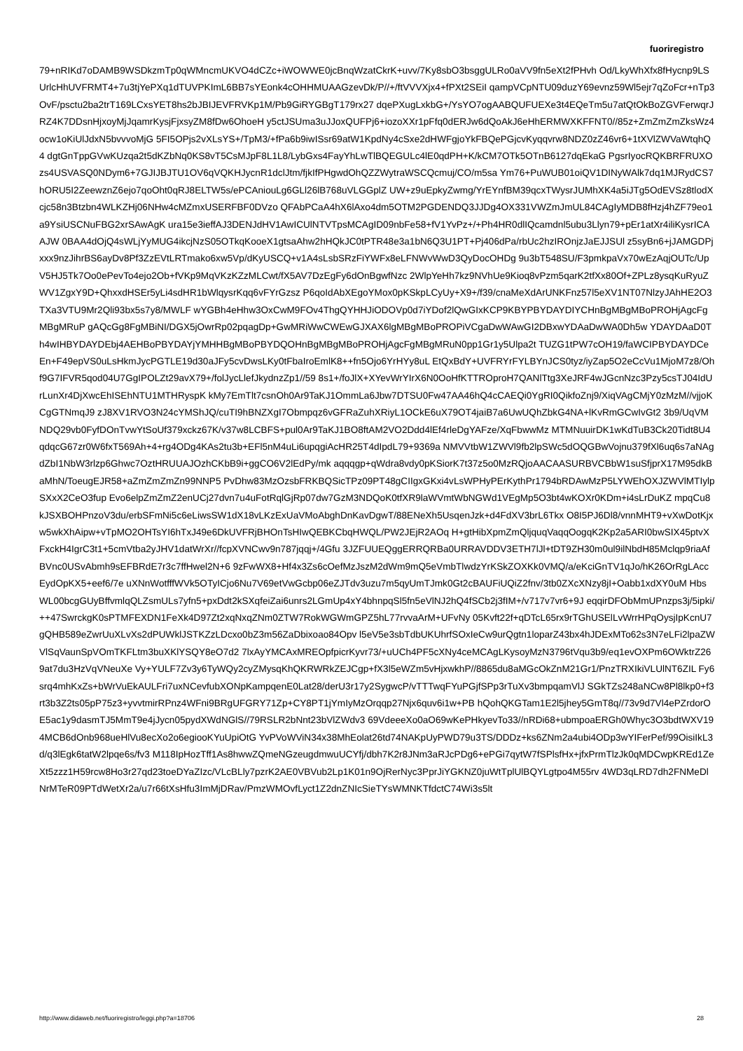fuoriregistro
79+nRIKd7oDAMB9WSDkzmTp0qWMncmUKVO4dCZc+iWOWWE0jcBnqWzatCkrK+uvv/7Ky8sbO3bsggULRo0aVV9fn5eXt2fPHvh Od/LkyWhXfx8fHycnp9LSUrlcHhUVFRMT4+7u3tjYePXq1dTUVPKImL6BB7sYEonk4cOHHMUAAGzevDk/P//+/ftVVVXjx4+fPXt2SEiI qampVCpNTU09duzY69evnz59Wl5ejr7qZoFcr+nTp3OvF/psctu2ba2trT169LCxsYET8hs2bJBIJEVFRVKp1M/Pb9GiRYGBgT179rx27 dqePXugLxkbG+/YsYO7ogAABQUFUEXe3t4EQeTm5u7atQtOkBoZGVFerwqrJRZ4K7DDsnHjxoyMjJqamrKysjFjxsyZM8fDw6OhoeH y5ctJSUma3uJJoxQUFPj6+iozoXXr1pFfq0dERJw6dQoAkJ6eHhERMWXKFFNT0//85z+ZmZmZmZksWz4ocw1oKiUlJdxN5bvvvoMjG 5FI5OPjs2vXLsYS+/TpM3/+fPa6b9iwISsr69atW1KpdNy4cSxe2dHWFgjoYkFBQePGjcvKyqqvrw8NDZ0zZ46vr6+1tXVlZWVaWtqhQ4 dgtGnTppGVwKUzqa2t5dKZbNq0KS8vT5CsMJpF8L1L8/LybGxs4FayYhLwTlBQEGULc4lE0qdPH+K/kCM7OTk5OTnB6127dqEkaG PgsrIyocRQKBRFRUXOzs4USVASQ0NDym6+7GJIJBJTU1OV6qVQKHJycnR1dclJtm/fjkIfPHgwdOhQZZWytraWSCQcmuj/CO/m5sa Ym76+PuWUB01oiQV1DINyWAlk7dq1MJRydCS7hORU5I2ZeewznZ6ejo7qoOht0qRJ8ELTW5s/ePCAniouLg6GLl26lB768uVLGGplZ UW+z9uEpkyZwmg/YrEYnfBM39qcxTWysrJUMhXK4a5iJTg5OdEVSz8tlodXcjc58n3Btzbn4WLKZHj06NHw4cMZmxUSERFBF0DVzo QFAbPCaA4hX6lAxo4dm5OTM2PGDENDQ3JJDg4OX331VWZmJmUL84CAgIyMDB8fHzj4hZF79eo1a9YsiUSCNuFBG2xrSAwAgK ura15e3ieffAJ3DENJdHV1AwICUlNTVTpsMCAgID09nbFe58+fV1YvPz+/+Ph4HR0dlIQcamdnl5ubu3Llyn79+pEr1atXr4iliKysrICAAJW 0BAA4dOjQ4sWLjYyMUG4ikcjNzS05OTkqKooeX1gtsaAhw2hHQkJC0tPTR48e3a1bN6Q3U1PT+Pj406dPa/rbUc2hzIROnjzJaEJJSUl z5syBn6+jJAMGDPjxxx9nzJihrBS6ayDv8Pf3ZzEVtLRTmako6xw5Vp/dKyUSCQ+v1A4sLsbSRzFiYWFx8eLFNWvWwD3QyDocOHDg 9u3bT548SU/F3pmkpaVx70wEzAqjOUTc/UpV5HJ5Tk7Oo0ePevTo4ejo2Ob+fVKp9MqVKzKZzMLCwt/fX5AV7DzEgFy6dOnBgwfNzc 2WlpYeHh7kz9NVhUe9Kioq8vPzm5qarK2tfXx80Of+ZPLz8ysqKuRyuZWV1ZgxY9D+QhxxdHSEr5yLi4sdHR1bWlqysrKqq6vFYrGzsz P6qoIdAbXEgoYMox0pKSkpLCyUy+X9+/f39/cnaMeXdArUNKFnz57l5eXV1NT07NlzyJAhHE2O3TXa3VTU9Mr2Qli93bx5s7y8/MWLF wYGBh4eHhw3OxCwM9FOv4ThgQYHHJiODOVp0d7iYDof2lQwGIxKCP9KBYPBYDAYDIYCHnBgMBgMBoPROHjAgcFgMBgMRuP gAQcGg8FgMBiNI/DGX5jOwrRp02pqagDp+GwMRiWwCWEwGJXAX6lgMBgMBoPROPiVCgaDwWAwGI2DBxwYDAaDwWA0Dh5w YDAYDAaD0Th4wIHBYDAYDEbj4AEHBoPBYDAYjYMHHBgMBoPBYDQOHnBgMBgMBoPROHjAgcFgMBgMRuN0pp1Gr1y5Ulpa2t TUZG1tPW7cOH19/faWCIPBYDAYDCeEn+F49epVS0uLsHkmJycPGTLE19d30aJFy5cvDwsLKy0tFbaIroEmlK8++fn5Ojo6YrHYy8uL EtQxBdY+UVFRYrFYLBYnJCS0tyz/iyZap5O2eCcVu1MjoM7z8/Ohf9G7IFVR5qod04U7GgIPOLZt29avX79+/folJycLlefJkydnzZp1//59 8s1+/foJlX+XYevWrYIrX6N0OoHfKTTROproH7QANlTtg3XeJRF4wJGcnNzc3Pzy5csTJ04IdUrLunXr4DjXwcEhISEhNTU1MTHRyspK kMy7EmTlt7csnOh0Ar9TaKJ1OmmLa6Jbw7DTSU0Fw47AA46hQ4cCAEQi0YgRI0QikfoZnj9/XiqVAgCMjY0zMzM//vjjoKCgGTNmqJ9 zJ8XV1RVO3N24cYMShJQ/cuTI9hBNZXgI7Obmpqz6vGFRaZuhXRiyL1OCkE6uX79OT4jaiB7a6UwUQhZbkG4NA+lKvRmGCwIvGt2 3b9/UqVMNDQ29vb0FyfDOnTvwYtSoUf379xckz67K/v37w8LCBFS+pul0Ar9TaKJ1BO8ftAM2VO2Ddd4lEf4rleDgYAFze/XqFbwwMz MTMNuuirDK1wKdTuB3Ck20Tidt8U4qdqcG67zr0W6fxT569Ah+4+rg4ODg4KAs2tu3b+EFl5nM4uLi6upqgiAcHR25T4dIpdL79+9369a NMVVtbW1ZWVl9fb2lpSWc5dOQGBwVojnu379fXl6uq6s7aNAgdZbI1NbW3rlzp6Ghwc7OztHRUUAJOzhCKbB9i+ggCO6V2lEdPy/mk aqqqgp+qWdra8vdy0pKSiorK7t37z5o0MzRQjoAACAASURBVCBbW1suSfjprX17M95dkBaMhN/ToeugEJR58+aZmZmZmZn99NNP5 PvDhw83MzOzsbFRKBQSicTPz09PT48gCIIgxGKxi4vLsWPHyPErKythPr1794bRDAwMzP5LYWEhOXJZWVlMTIylpSXxX2CeO3fup Evo6elpZmZmZ2enUCj27dvn7u4uFotRqlGjRp07dw7GzM3NDQoK0tfXR9laWVmtWbNGWd1VEgMp5O3bt4wKOXr0KDm+i4sLrDuKZ mpqCu8kJSXBOHPnzoV3du/erbSFmNi5c6eLiwsSW1dX18vLKzExUaVMoAbghDnKavDgwT/88ENeXh5UsqenJzk+d4FdXV3brL6Tkx O8I5PJ6Dl8/vnnMHT9+vXwDotKjxw5wkXhAipw+vTpMO2OHTsYI6hTxJ49e6DkUVFRjBHOnTsHIwQEBKCbqHWQL/PW2JEjR2AOq H+gtHibXpmZmQljquqVaqqOogqK2Kp2a5ARI0bwSIX45ptvXFxckH4IgrC3t1+5cmVtba2yJHV1datWrXr//fcpXVNCwv9n787jqqj+/4Gfu 3JZFUUEQggERRQRBa0URRAVDDV3ETH7lJl+tDT9ZH30m0ul9ilNbdH85Mclqp9riaAfBVnc0USvAbmh9sEFBRdE7r3c7ffHwel2N+6 9zFwWX8+Hf4x3Zs6cOefMzJszM2dWm9mQ5eVmbTlwdzYrKSkZOXKk0VMQ/a/eKciGnTV1qJo/hK26OrRgLAccEydOpKX5+eef6/7e uXNnWotfffWVk5OTyICjo6Nu7V69etVwGcbp06eZJTdv3uzu7m5qyUmTJmk0Gt2cBAUFiUQiZ2fnv/3tb0ZXcXNzy8jI+Oabb1xdXY0uM HbsWL00bcgGUyBffvmlqQLZsmULs7yfn5+pxDdt2kSXqfeiZai6unrs2LGmUp4xY4bhnpqSl5fn5eVlNJ2hQ4fSCb2j3fIM+/v717v7vr6+9J eqqirDFObMmUPnzps3j/5ipki/++47SwrckgK0sPTMFEXDN1FeXk4D97Zt2xqNxqZNm0ZTW7RokWGWmGPZ5hL77rvvaArM+UFvNy 05Kvft22f+qDTcL65rx9rTGhUSElLvWrrHPqOysjIpKcnU7gQHB589eZwrUuXLvXs2dPUWklJSTKZzLDcxo0bZ3m56ZaDbixoao84Opv l5eV5e3sbTdbUKUhrfSOxIeCw9urQgtn1loparZ43bx4hJDExMTo62s3N7eLFi2lpaZWVlSqVaunSpVOmTKFLtm3buXKlYSQY8eO7d2 7lxAyYMCAxMREOpfpicrKyvr73/+uUCh4PF5cXNy4ceMCAgLKysoyMzN3796tVqu3b9/eq1evOXPm6OWktrZ269at7du3HzVqVNeuXe Vy+YULF7Zv3y6TyWQy2cyZMysqKhQKRWRkZEJCgp+fX3l5eWZm5vHjxwkhP//8865du8aMGcOkZnM21Gr1/PnzTRXIkiVLUlNT6ZIL Fy6srq4mhKxZs+bWrVuEkAULFri7uxNCevfubXONpKampqenE0Lat28/derU3r17y2SygwcP/vTTTwqFYuPGjfSPp3rTuXv3bmpqamVlJ SGkTZs248aNCw8Pl8lkp0+f3rt3b3Z2ts05pP75z3+yvvtmirRPnz4WFni9BRgUFGRY71Zp+CY8PT1jYmIyMzOrqqp27Njx6quv6i1w+PB hQohQKGTam1E2l5jhey5GmT8q//73v9d7Vl4ePZrdorOE5ac1y9dasmTJ5MmT9e4jJycn05pydXWdNGlS//79RSLR2bNnt23bVlZWdv3 69VdeeeXo0aO69wKePHkyevTo33//nRDi68+ubmpoaERGh0Whyc3O3bdtWXV194MCB6dOnb968ueHlVu8ecXo2o6egiooKYuUpiOtG YvPVoWViN34x38MhEolat26td74NAKpUyPWD79u3TS/DDDz+ks6ZNm2a4ubi4ODp3wYIFerPef/99OisiIkL3d/q3lEgk6tatW2lpqe6s/fv3 M118IpHozTff1As8hwwZQmeNGzeugdmwuUCYfj/dbh7K2r8JNm3aRJcPDg6+ePGi7qytW7fSPlsfHx+jfxPrmTlzJk0qMDCwpKREd1Ze Xt5zzz1H59rcw8Ho3r27qd23toeDYaZIzc/VLcBLly7pzrK2AE0VBVub2Lp1K01n9OjRerNyc3PprJiYGKNZ0juWtTplUlBQYLgtpo4M55rv 4WD3qLRD7dh2FNMeDlNrMTeR09PTdWetXr2a/u7r66tXsHfu3ImMjDRav/PmzWMOvfLyct1Z2dnZNIcSieTYsWMNKTfdctC74Wi3s5lt
http://www.didaweb.net/fuoriregistro/leggi.php?a=18706 28